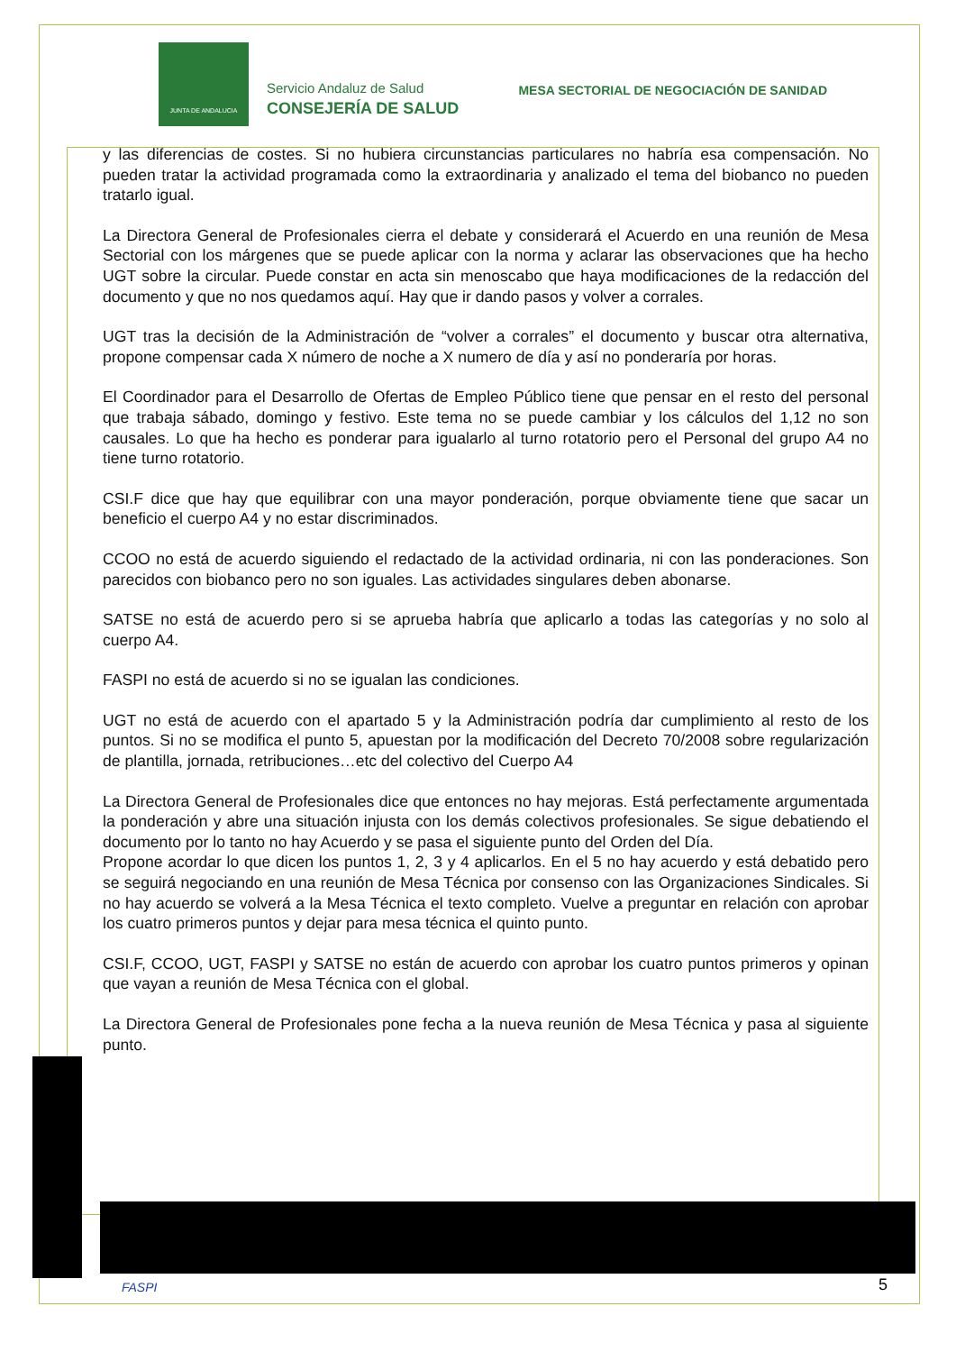JUNTA DE ANDALUCIA
Servicio Andaluz de Salud
CONSEJERÍA DE SALUD
MESA SECTORIAL DE NEGOCIACIÓN DE SANIDAD
y las diferencias de costes. Si no hubiera circunstancias particulares no habría esa compensación. No pueden tratar la actividad programada como la extraordinaria y analizado el tema del biobanco no pueden tratarlo igual.
La Directora General de Profesionales cierra el debate y considerará el Acuerdo en una reunión de Mesa Sectorial con los márgenes que se puede aplicar con la norma y aclarar las observaciones que ha hecho UGT sobre la circular. Puede constar en acta sin menoscabo que haya modificaciones de la redacción del documento y que no nos quedamos aquí. Hay que ir dando pasos y volver a corrales.
UGT tras la decisión de la Administración de “volver a corrales” el documento y buscar otra alternativa, propone compensar cada X número de noche a X numero de día y así no ponderaría por horas.
El Coordinador para el Desarrollo de Ofertas de Empleo Público tiene que pensar en el resto del personal que trabaja sábado, domingo y festivo. Este tema no se puede cambiar y los cálculos del 1,12 no son causales. Lo que ha hecho es ponderar para igualarlo al turno rotatorio pero el Personal del grupo A4 no tiene turno rotatorio.
CSI.F dice que hay que equilibrar con una mayor ponderación, porque obviamente tiene que sacar un beneficio el cuerpo A4 y no estar discriminados.
CCOO no está de acuerdo siguiendo el redactado de la actividad ordinaria, ni con las ponderaciones. Son parecidos con biobanco pero no son iguales. Las actividades singulares deben abonarse.
SATSE no está de acuerdo pero si se aprueba habría que aplicarlo a todas las categorías y no solo al cuerpo A4.
FASPI no está de acuerdo si no se igualan las condiciones.
UGT no está de acuerdo con el apartado 5 y la Administración podría dar cumplimiento al resto de los puntos. Si no se modifica el punto 5, apuestan por la modificación del Decreto 70/2008 sobre regularización de plantilla, jornada, retribuciones…etc del colectivo del Cuerpo A4
La Directora General de Profesionales dice que entonces no hay mejoras. Está perfectamente argumentada la ponderación y abre una situación injusta con los demás colectivos profesionales. Se sigue debatiendo el documento por lo tanto no hay Acuerdo y se pasa el siguiente punto del Orden del Día.
Propone acordar lo que dicen los puntos 1, 2, 3 y 4 aplicarlos. En el 5 no hay acuerdo y está debatido pero se seguirá negociando en una reunión de Mesa Técnica por consenso con las Organizaciones Sindicales. Si no hay acuerdo se volverá a la Mesa Técnica el texto completo. Vuelve a preguntar en relación con aprobar los cuatro primeros puntos y dejar para mesa técnica el quinto punto.
CSI.F, CCOO, UGT, FASPI y SATSE no están de acuerdo con aprobar los cuatro puntos primeros y opinan que vayan a reunión de Mesa Técnica con el global.
La Directora General de Profesionales pone fecha a la nueva reunión de Mesa Técnica y pasa al siguiente punto.
FASPI 5